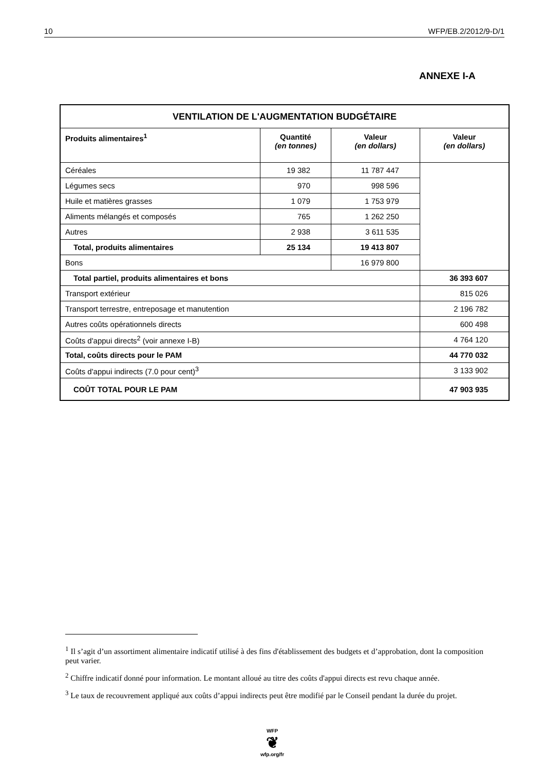10 WFP/EB.2/2012/9-D/1
ANNEXE I-A
| VENTILATION DE L'AUGMENTATION BUDGÉTAIRE | | | |
| --- | --- | --- | --- |
| Produits alimentaires<sup>1</sup> | Quantité (en tonnes) | Valeur (en dollars) | Valeur (en dollars) |
| Céréales | 19 382 | 11 787 447 | |
| Légumes secs | 970 | 998 596 | |
| Huile et matières grasses | 1 079 | 1 753 979 | |
| Aliments mélangés et composés | 765 | 1 262 250 | |
| Autres | 2 938 | 3 611 535 | |
| Total, produits alimentaires | 25 134 | 19 413 807 | |
| Bons | | 16 979 800 | |
| Total partiel, produits alimentaires et bons | | | 36 393 607 |
| Transport extérieur | | | 815 026 |
| Transport terrestre, entreposage et manutention | | | 2 196 782 |
| Autres coûts opérationnels directs | | | 600 498 |
| Coûts d'appui directs<sup>2</sup> (voir annexe I-B) | | | 4 764 120 |
| Total, coûts directs pour le PAM | | | 44 770 032 |
| Coûts d'appui indirects (7.0 pour cent)<sup>3</sup> | | | 3 133 902 |
| COÛT TOTAL POUR LE PAM | | | 47 903 935 |
<sup>1</sup> Il s’agit d’un assortiment alimentaire indicatif utilisé à des fins d'établissement des budgets et d’approbation, dont la composition peut varier.
<sup>2</sup> Chiffre indicatif donné pour information. Le montant alloué au titre des coûts d'appui directs est revu chaque année.
<sup>3</sup> Le taux de recouvrement appliqué aux coûts d’appui indirects peut être modifié par le Conseil pendant la durée du projet.
WFP
❦
wfp.org/fr